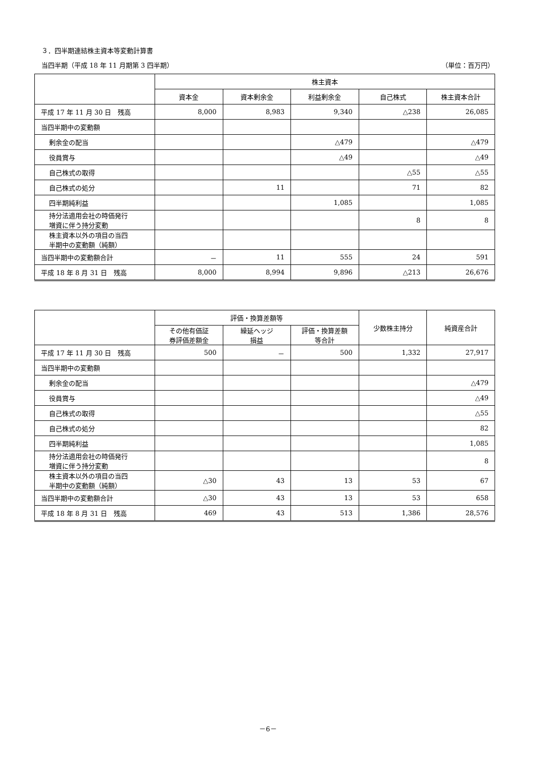３．四半期連結株主資本等変動計算書
当四半期（平成 18 年 11 月期第 3 四半期） （単位：百万円）
| | 株主資本 | | | | |
| --- | --- | --- | --- | --- | --- |
| | 資本金 | 資本剰余金 | 利益剰余金 | 自己株式 | 株主資本合計 |
| 平成 17 年 11 月 30 日 残高 | 8,000 | 8,983 | 9,340 | △238 | 26,085 |
| 当四半期中の変動額 | | | | | |
| 剰余金の配当 | | | △479 | | △479 |
| 役員賞与 | | | △49 | | △49 |
| 自己株式の取得 | | | | △55 | △55 |
| 自己株式の処分 | | 11 | | 71 | 82 |
| 四半期純利益 | | | 1,085 | | 1,085 |
| 持分法適用会社の時価発行 増資に伴う持分変動 | | | | 8 | 8 |
| 株主資本以外の項目の当四 半期中の変動額（純額） | | | | | |
| 当四半期中の変動額合計 | － | 11 | 555 | 24 | 591 |
| 平成 18 年 8 月 31 日 残高 | 8,000 | 8,994 | 9,896 | △213 | 26,676 |
| | 評価・換算差額等 | | | 少数株主持分 | 純資産合計 |
| --- | --- | --- | --- | --- | --- |
| | その他有価証 券評価差額金 | 繰延ヘッジ 損益 | 評価・換算差額 等合計 | | |
| 平成 17 年 11 月 30 日 残高 | 500 | － | 500 | 1,332 | 27,917 |
| 当四半期中の変動額 | | | | | |
| 剰余金の配当 | | | | | △479 |
| 役員賞与 | | | | | △49 |
| 自己株式の取得 | | | | | △55 |
| 自己株式の処分 | | | | | 82 |
| 四半期純利益 | | | | | 1,085 |
| 持分法適用会社の時価発行 増資に伴う持分変動 | | | | | 8 |
| 株主資本以外の項目の当四 半期中の変動額（純額） | △30 | 43 | 13 | 53 | 67 |
| 当四半期中の変動額合計 | △30 | 43 | 13 | 53 | 658 |
| 平成 18 年 8 月 31 日 残高 | 469 | 43 | 513 | 1,386 | 28,576 |
－6－